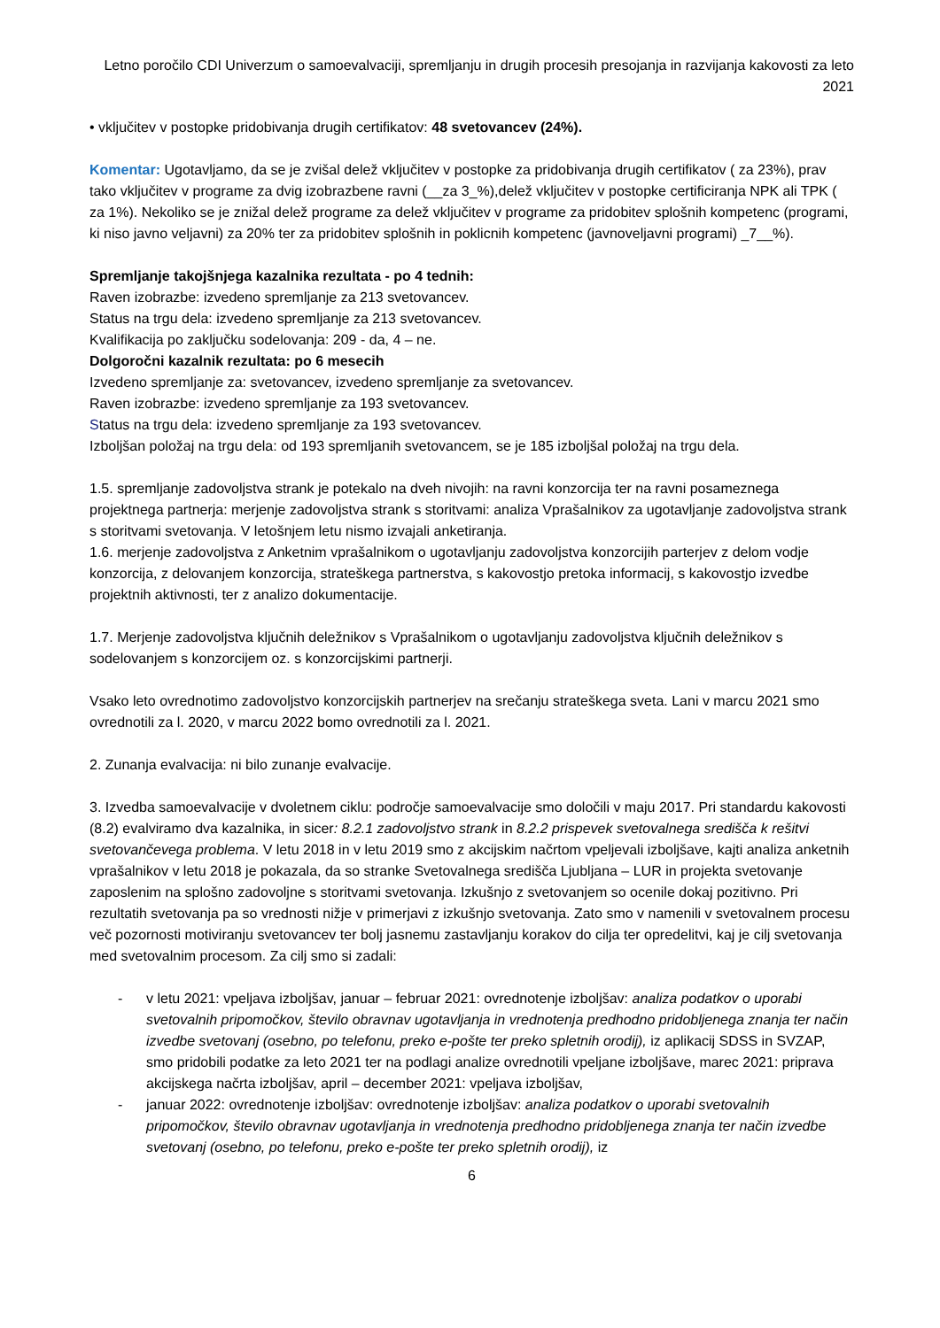Letno poročilo CDI Univerzum o samoevalvaciji, spremljanju in drugih procesih presojanja in razvijanja kakovosti za leto 2021
• vključitev v postopke pridobivanja drugih certifikatov: 48 svetovancev (24%).
Komentar: Ugotavljamo, da se je zvišal delež vključitev v postopke za pridobivanja drugih certifikatov ( za 23%), prav tako vključitev v programe za dvig izobrazbene ravni (__za 3_%),delež vključitev v postopke certificiranja NPK ali TPK ( za 1%). Nekoliko se je znižal delež programe za delež vključitev v programe za pridobitev splošnih kompetenc (programi, ki niso javno veljavni) za 20% ter za pridobitev splošnih in poklicnih kompetenc (javnoveljavni programi) _7__%).
Spremljanje takojšnjega kazalnika rezultata - po 4 tednih:
Raven izobrazbe: izvedeno spremljanje za 213 svetovancev.
Status na trgu dela: izvedeno spremljanje za 213 svetovancev.
Kvalifikacija po zaključku sodelovanja: 209 - da, 4 – ne.
Dolgoročni kazalnik rezultata: po 6 mesecih
Izvedeno spremljanje za: svetovancev, izvedeno spremljanje za svetovancev.
Raven izobrazbe: izvedeno spremljanje za 193 svetovancev.
Status na trgu dela: izvedeno spremljanje za 193 svetovancev.
Izboljšan položaj na trgu dela: od 193 spremljanih svetovancem, se je 185 izboljšal položaj na trgu dela.
1.5. spremljanje zadovoljstva strank je potekalo na dveh nivojih: na ravni konzorcija ter na ravni posameznega projektnega partnerja: merjenje zadovoljstva strank s storitvami: analiza Vprašalnikov za ugotavljanje zadovoljstva strank s storitvami svetovanja. V letošnjem letu nismo izvajali anketiranja.
1.6. merjenje zadovoljstva z Anketnim vprašalnikom o ugotavljanju zadovoljstva konzorcijih parterjev z delom vodje konzorcija, z delovanjem konzorcija, strateškega partnerstva, s kakovostjo pretoka informacij, s kakovostjo izvedbe projektnih aktivnosti, ter z analizo dokumentacije.
1.7. Merjenje zadovoljstva ključnih deležnikov s Vprašalnikom o ugotavljanju zadovoljstva ključnih deležnikov s sodelovanjem s konzorcijem oz. s konzorcijskimi partnerji.
Vsako leto ovrednotimo zadovoljstvo konzorcijskih partnerjev na srečanju strateškega sveta. Lani v marcu 2021 smo ovrednotili za l. 2020, v marcu 2022 bomo ovrednotili za l. 2021.
2. Zunanja evalvacija: ni bilo zunanje evalvacije.
3. Izvedba samoevalvacije v dvoletnem ciklu: področje samoevalvacije smo določili v maju 2017. Pri standardu kakovosti (8.2) evalviramo dva kazalnika, in sicer: 8.2.1 zadovoljstvo strank in 8.2.2 prispevek svetovalnega središča k rešitvi svetovančevega problema. V letu 2018 in v letu 2019 smo z akcijskim načrtom vpeljevali izboljšave, kajti analiza anketnih vprašalnikov v letu 2018 je pokazala, da so stranke Svetovalnega središča Ljubljana – LUR in projekta svetovanje zaposlenim na splošno zadovoljne s storitvami svetovanja. Izkušnjo z svetovanjem so ocenile dokaj pozitivno. Pri rezultatih svetovanja pa so vrednosti nižje v primerjavi z izkušnjo svetovanja. Zato smo v namenili v svetovalnem procesu več pozornosti motiviranju svetovancev ter bolj jasnemu zastavljanju korakov do cilja ter opredelitvi, kaj je cilj svetovanja med svetovalnim procesom. Za cilj smo si zadali:
- v letu 2021: vpeljava izboljšav, januar – februar 2021: ovrednotenje izboljšav: analiza podatkov o uporabi svetovalnih pripomočkov, število obravnav ugotavljanja in vrednotenja predhodno pridobljenega znanja ter način izvedbe svetovanj (osebno, po telefonu, preko e-pošte ter preko spletnih orodij), iz aplikacij SDSS in SVZAP, smo pridobili podatke za leto 2021 ter na podlagi analize ovrednotili vpeljane izboljšave, marec 2021: priprava akcijskega načrta izboljšav, april – december 2021: vpeljava izboljšav,
- januar 2022: ovrednotenje izboljšav: ovrednotenje izboljšav: analiza podatkov o uporabi svetovalnih pripomočkov, število obravnav ugotavljanja in vrednotenja predhodno pridobljenega znanja ter način izvedbe svetovanj (osebno, po telefonu, preko e-pošte ter preko spletnih orodij), iz
6